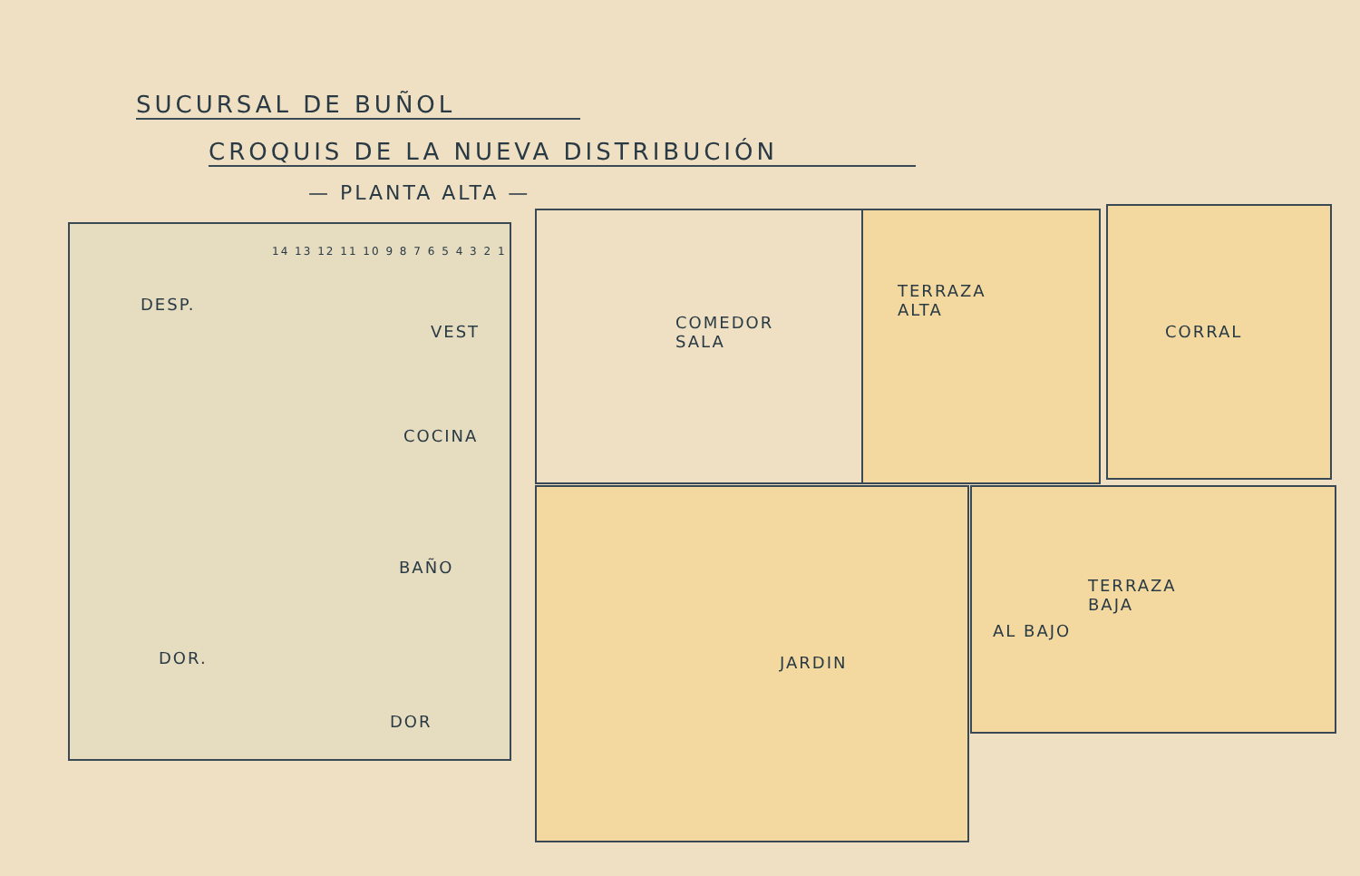SUCURSAL DE BUÑOL
CROQUIS DE LA NUEVA DISTRIBUCIÓN
— PLANTA ALTA —
DESP.
VEST
COCINA
BAÑO
DOR.
DOR
COMEDOR
SALA
TERRAZA
ALTA
CORRAL
JARDIN
TERRAZA
BAJA
AL BAJO
14 13 12 11 10 9 8 7 6 5 4 3 2 1